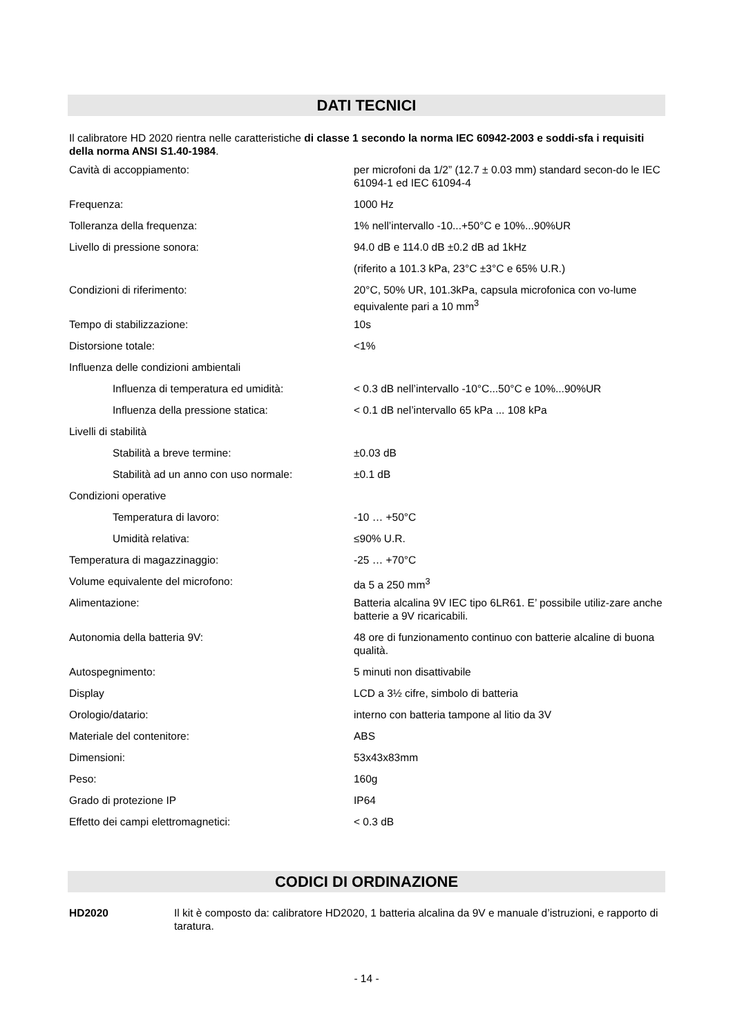DATI TECNICI
Il calibratore HD 2020 rientra nelle caratteristiche di classe 1 secondo la norma IEC 60942-2003 e soddi-sfa i requisiti della norma ANSI S1.40-1984.
| Cavità di accoppiamento: | per microfoni da 1/2” (12.7 ± 0.03 mm) standard secon-do le IEC 61094-1 ed IEC 61094-4 |
| Frequenza: | 1000 Hz |
| Tolleranza della frequenza: | 1% nell’intervallo -10...+50°C e 10%...90%UR |
| Livello di pressione sonora: | 94.0 dB e 114.0 dB ±0.2 dB ad 1kHz |
| | (riferito a 101.3 kPa, 23°C ±3°C e 65% U.R.) |
| Condizioni di riferimento: | 20°C, 50% UR, 101.3kPa, capsula microfonica con vo-lume equivalente pari a 10 mm<sup>3</sup> |
| Tempo di stabilizzazione: | 10s |
| Distorsione totale: | <1% |
| Influenza delle condizioni ambientali | |
| Influenza di temperatura ed umidità: | < 0.3 dB nell’intervallo -10°C...50°C e 10%...90%UR |
| Influenza della pressione statica: | < 0.1 dB nel’intervallo 65 kPa ... 108 kPa |
| Livelli di stabilità | |
| Stabilità a breve termine: | ±0.03 dB |
| Stabilità ad un anno con uso normale: | ±0.1 dB |
| Condizioni operative | |
| Temperatura di lavoro: | -10 … +50°C |
| Umidità relativa: | ≤90% U.R. |
| Temperatura di magazzinaggio: | -25 … +70°C |
| Volume equivalente del microfono: | da 5 a 250 mm<sup>3</sup> |
| Alimentazione: | Batteria alcalina 9V IEC tipo 6LR61. E’ possibile utiliz-zare anche batterie a 9V ricaricabili. |
| Autonomia della batteria 9V: | 48 ore di funzionamento continuo con batterie alcaline di buona qualità. |
| Autospegnimento: | 5 minuti non disattivabile |
| Display | LCD a 3½ cifre, simbolo di batteria |
| Orologio/datario: | interno con batteria tampone al litio da 3V |
| Materiale del contenitore: | ABS |
| Dimensioni: | 53x43x83mm |
| Peso: | 160g |
| Grado di protezione IP | IP64 |
| Effetto dei campi elettromagnetici: | < 0.3 dB |
CODICI DI ORDINAZIONE
| HD2020 | Il kit è composto da: calibratore HD2020, 1 batteria alcalina da 9V e manuale d’istruzioni, e rapporto di taratura. |
- 14 -